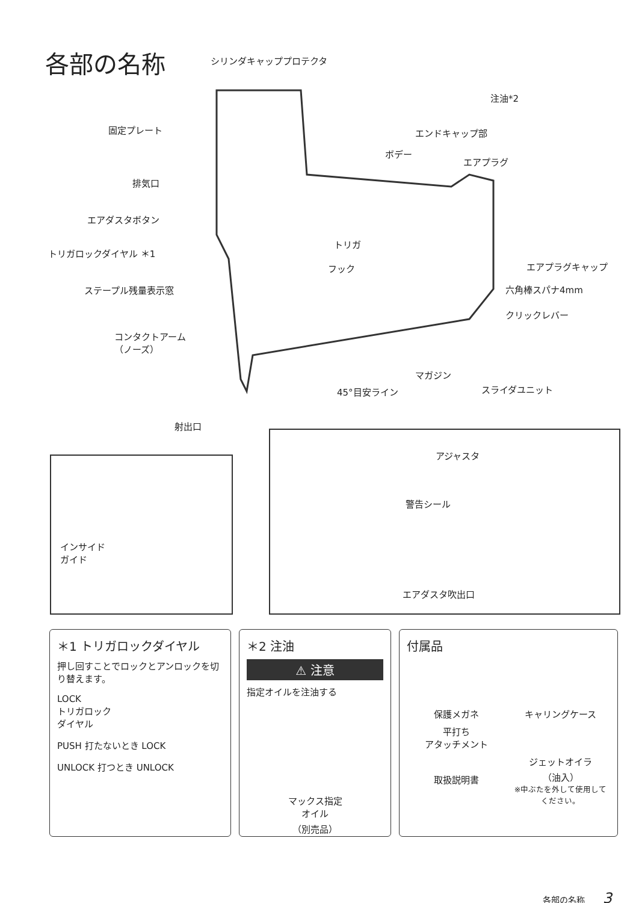各部の名称 シリンダキャッププロテクタ
注油*2
固定プレート エンドキャップ部
ボデー
エアプラグ
排気口
エアダスタボタン
トリガロックダイヤル ＊1
トリガ
フック エアプラグキャップ
六角棒スパナ4mm
ステープル残量表示窓
クリックレバー
コンタクトアーム
（ノーズ）
マガジン
スライダユニット
45°目安ライン
射出口
インサイド
ガイド
アジャスタ
警告シール
エアダスタ吹出口
＊1 トリガロックダイヤル
押し回すことでロックとアンロックを切り替えます。
LOCK
トリガロック
ダイヤル
PUSH 打たないとき LOCK
UNLOCK 打つとき UNLOCK
＊2 注油
⚠ 注意
指定オイルを注油する
マックス指定
オイル
（別売品）
付属品
保護メガネ
キャリングケース
平打ち
アタッチメント
取扱説明書
ジェットオイラ
（油入）
※中ぶたを外して使用してください。
各部の名称 3